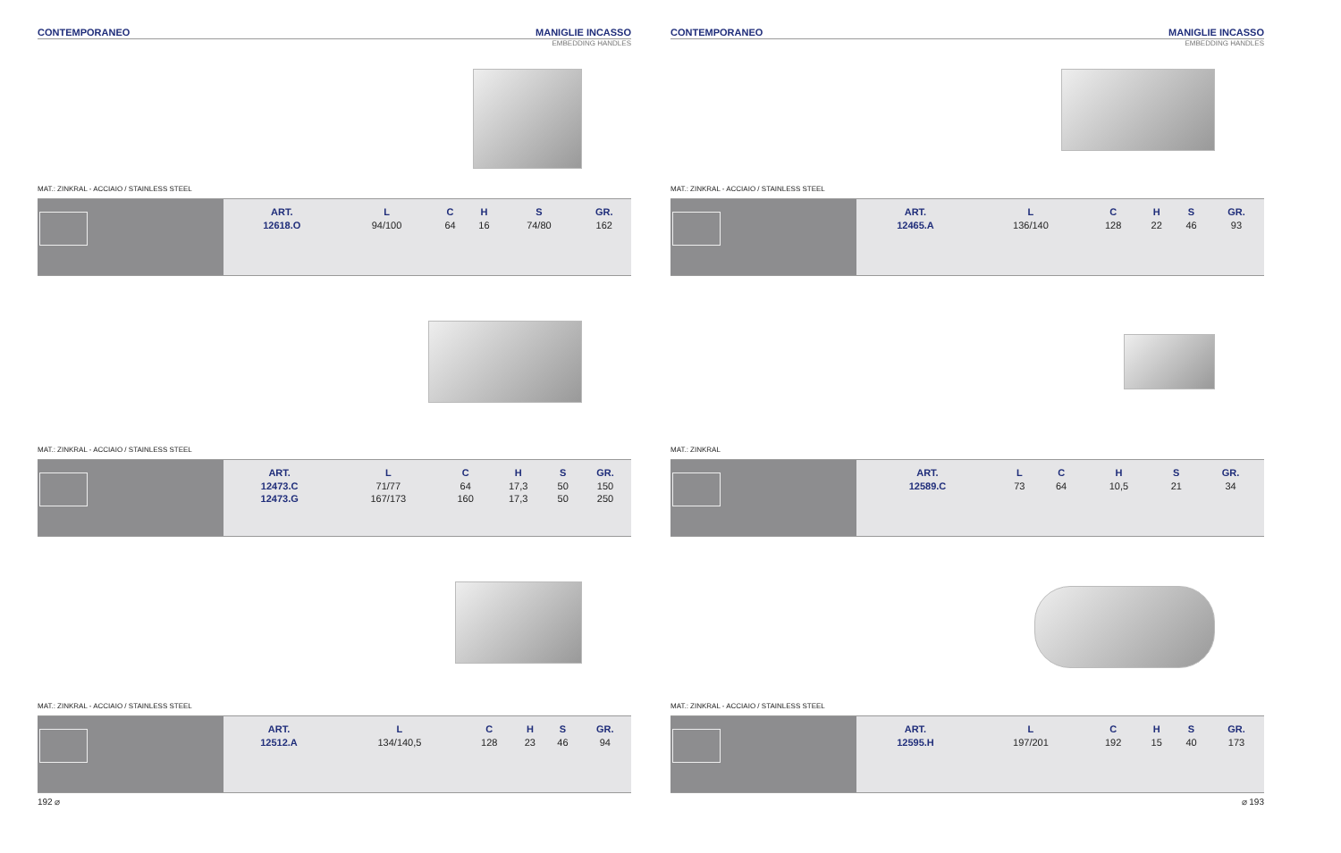CONTEMPORANEO MANIGLIE INCASSO
EMBEDDING HANDLES
MAT.: ZINKRAL - ACCIAIO / STAINLESS STEEL
| ART. | L | C | H | S | GR. |
| --- | --- | --- | --- | --- | --- |
| 12618.O | 94/100 | 64 | 16 | 74/80 | 162 |
MAT.: ZINKRAL - ACCIAIO / STAINLESS STEEL
| ART. | L | C | H | S | GR. |
| --- | --- | --- | --- | --- | --- |
| 12473.C | 71/77 | 64 | 17,3 | 50 | 150 |
| 12473.G | 167/173 | 160 | 17,3 | 50 | 250 |
MAT.: ZINKRAL - ACCIAIO / STAINLESS STEEL
| ART. | L | C | H | S | GR. |
| --- | --- | --- | --- | --- | --- |
| 12512.A | 134/140,5 | 128 | 23 | 46 | 94 |
192 ⌀
CONTEMPORANEO MANIGLIE INCASSO
EMBEDDING HANDLES
MAT.: ZINKRAL - ACCIAIO / STAINLESS STEEL
| ART. | L | C | H | S | GR. |
| --- | --- | --- | --- | --- | --- |
| 12465.A | 136/140 | 128 | 22 | 46 | 93 |
MAT.: ZINKRAL
| ART. | L | C | H | S | GR. |
| --- | --- | --- | --- | --- | --- |
| 12589.C | 73 | 64 | 10,5 | 21 | 34 |
MAT.: ZINKRAL - ACCIAIO / STAINLESS STEEL
| ART. | L | C | H | S | GR. |
| --- | --- | --- | --- | --- | --- |
| 12595.H | 197/201 | 192 | 15 | 40 | 173 |
⌀ 193